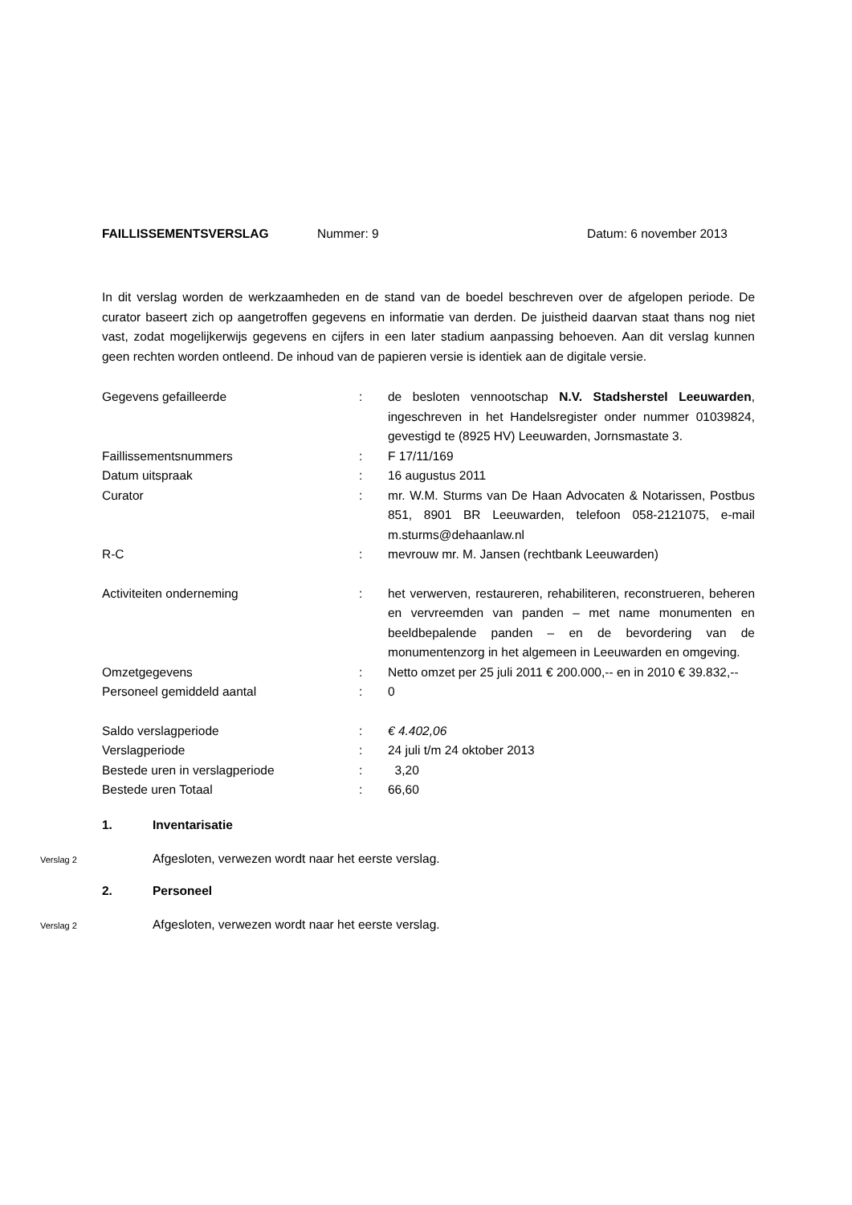FAILLISSEMENTSVERSLAG Nummer: 9 Datum: 6 november 2013
In dit verslag worden de werkzaamheden en de stand van de boedel beschreven over de afgelopen periode. De curator baseert zich op aangetroffen gegevens en informatie van derden. De juistheid daarvan staat thans nog niet vast, zodat mogelijkerwijs gegevens en cijfers in een later stadium aanpassing behoeven. Aan dit verslag kunnen geen rechten worden ontleend. De inhoud van de papieren versie is identiek aan de digitale versie.
| Gegevens gefailleerde | : | de besloten vennootschap N.V. Stadsherstel Leeuwarden , ingeschreven in het Handelsregister onder nummer 01039824, gevestigd te (8925 HV) Leeuwarden, Jornsmastate 3. |
| Faillissementsnummers | : | F 17/11/169 |
| Datum uitspraak | : | 16 augustus 2011 |
| Curator | : | mr. W.M. Sturms van De Haan Advocaten & Notarissen, Postbus 851, 8901 BR Leeuwarden, telefoon 058-2121075, e-mail m.sturms@dehaanlaw.nl |
| R-C | : | mevrouw mr. M. Jansen (rechtbank Leeuwarden) |
| Activiteiten onderneming | : | het verwerven, restaureren, rehabiliteren, reconstrueren, beheren en vervreemden van panden – met name monumenten en beeldbepalende panden – en de bevordering van de monumentenzorg in het algemeen in Leeuwarden en omgeving. |
| Omzetgegevens | : | Netto omzet per 25 juli 2011 € 200.000,-- en in 2010 € 39.832,-- |
| Personeel gemiddeld aantal | : | 0 |
| Saldo verslagperiode | : | € 4.402,06 |
| Verslagperiode | : | 24 juli t/m 24 oktober 2013 |
| Bestede uren in verslagperiode | : | 3,20 |
| Bestede uren Totaal | : | 66,60 |
1. Inventarisatie
Verslag 2
Afgesloten, verwezen wordt naar het eerste verslag.
2. Personeel
Verslag 2
Afgesloten, verwezen wordt naar het eerste verslag.